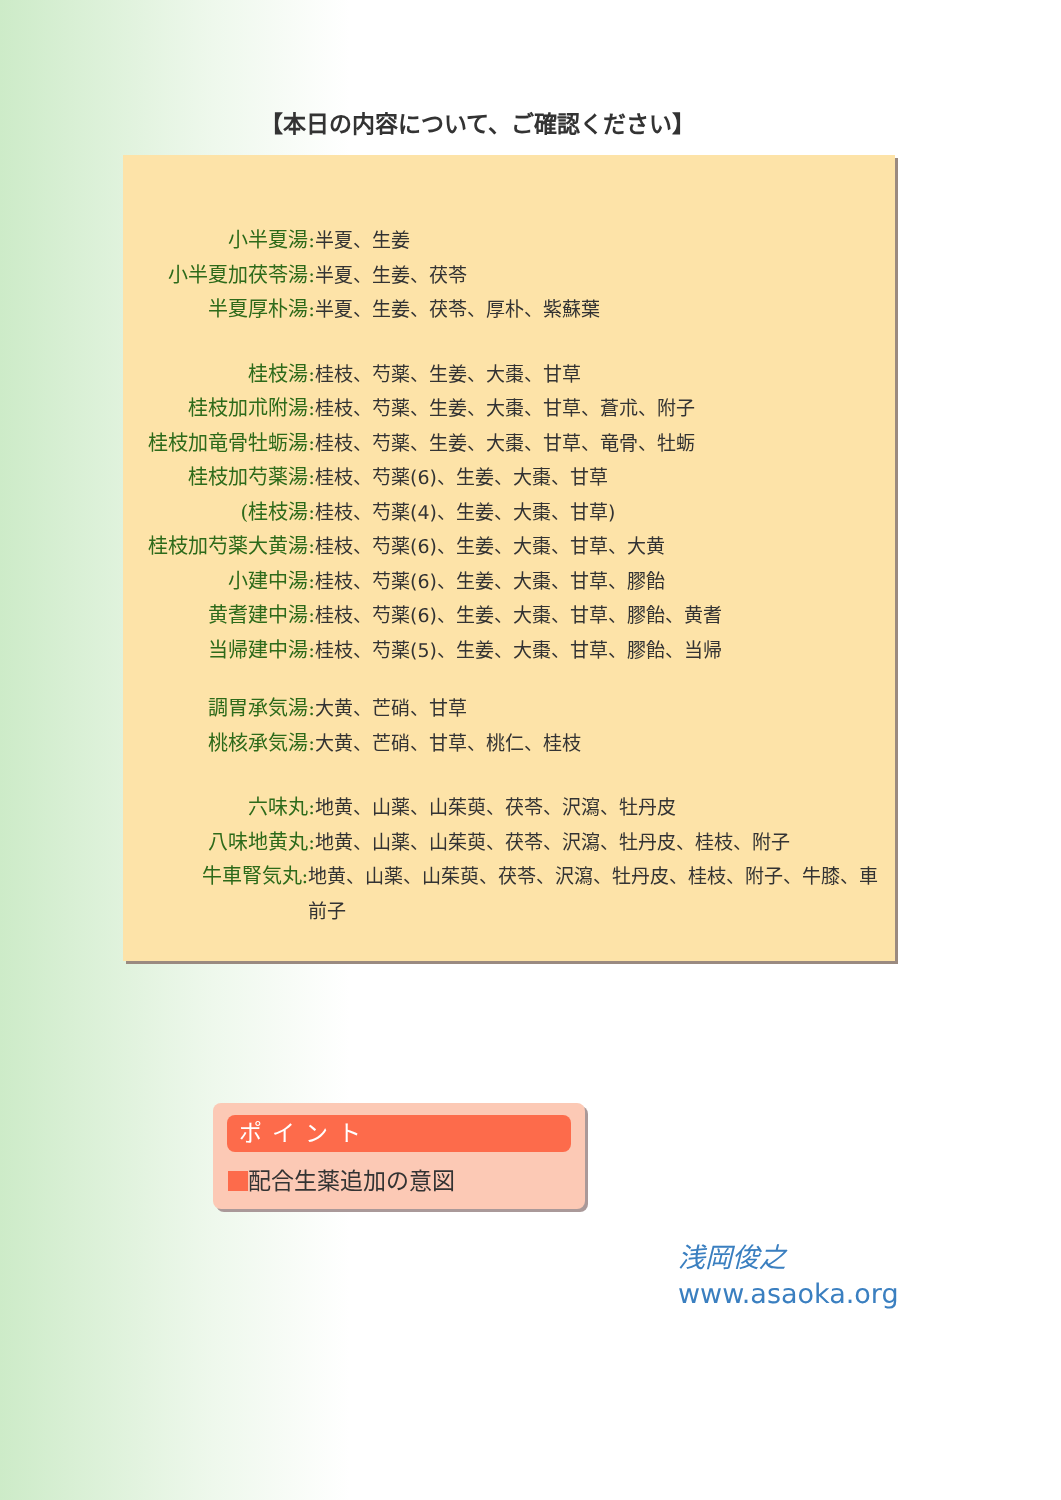【本日の内容について、ご確認ください】
小半夏湯: 半夏、生姜
小半夏加茯苓湯: 半夏、生姜、茯苓
半夏厚朴湯: 半夏、生姜、茯苓、厚朴、紫蘇葉
桂枝湯: 桂枝、芍薬、生姜、大棗、甘草
桂枝加朮附湯: 桂枝、芍薬、生姜、大棗、甘草、蒼朮、附子
桂枝加竜骨牡蛎湯: 桂枝、芍薬、生姜、大棗、甘草、竜骨、牡蛎
桂枝加芍薬湯: 桂枝、芍薬(6)、生姜、大棗、甘草
(桂枝湯: 桂枝、芍薬(4)、生姜、大棗、甘草)
桂枝加芍薬大黄湯: 桂枝、芍薬(6)、生姜、大棗、甘草、大黄
小建中湯: 桂枝、芍薬(6)、生姜、大棗、甘草、膠飴
黄耆建中湯: 桂枝、芍薬(6)、生姜、大棗、甘草、膠飴、黄耆
当帰建中湯: 桂枝、芍薬(5)、生姜、大棗、甘草、膠飴、当帰
調胃承気湯: 大黄、芒硝、甘草
桃核承気湯: 大黄、芒硝、甘草、桃仁、桂枝
六味丸: 地黄、山薬、山茱萸、茯苓、沢瀉、牡丹皮
八味地黄丸: 地黄、山薬、山茱萸、茯苓、沢瀉、牡丹皮、桂枝、附子
牛車腎気丸: 地黄、山薬、山茱萸、茯苓、沢瀉、牡丹皮、桂枝、附子、牛膝、車前子
ポイント
配合生薬追加の意図
浅岡俊之
www.asaoka.org